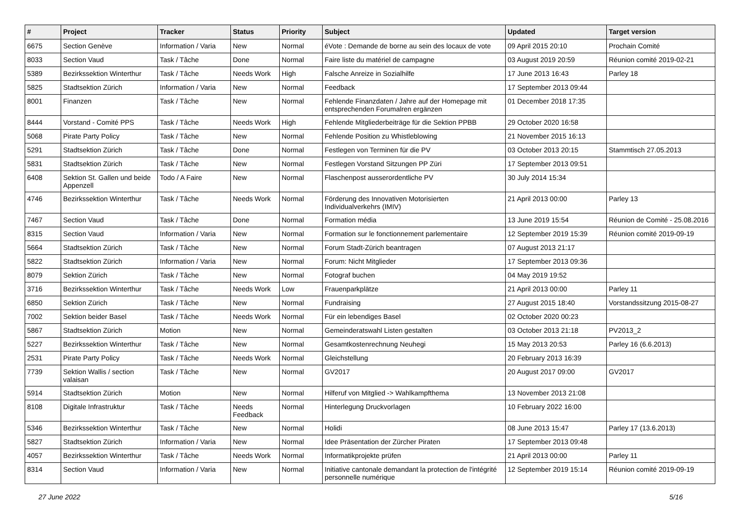| # | Project | Tracker | Status | Priority | Subject | Updated | Target version |
| --- | --- | --- | --- | --- | --- | --- | --- |
| 6675 | Section Genève | Information / Varia | New | Normal | éVote : Demande de borne au sein des locaux de vote | 09 April 2015 20:10 | Prochain Comité |
| 8033 | Section Vaud | Task / Tâche | Done | Normal | Faire liste du matériel de campagne | 03 August 2019 20:59 | Réunion comité 2019-02-21 |
| 5389 | Bezirkssektion Winterthur | Task / Tâche | Needs Work | High | Falsche Anreize in Sozialhilfe | 17 June 2013 16:43 | Parley 18 |
| 5825 | Stadtsektion Zürich | Information / Varia | New | Normal | Feedback | 17 September 2013 09:44 | |
| 8001 | Finanzen | Task / Tâche | New | Normal | Fehlende Finanzdaten / Jahre auf der Homepage mit entsprechenden Forumalren ergänzen | 01 December 2018 17:35 | |
| 8444 | Vorstand - Comité PPS | Task / Tâche | Needs Work | High | Fehlende Mitgliederbeiträge für die Sektion PPBB | 29 October 2020 16:58 | |
| 5068 | Pirate Party Policy | Task / Tâche | New | Normal | Fehlende Position zu Whistleblowing | 21 November 2015 16:13 | |
| 5291 | Stadtsektion Zürich | Task / Tâche | Done | Normal | Festlegen von Terminen für die PV | 03 October 2013 20:15 | Stammtisch 27.05.2013 |
| 5831 | Stadtsektion Zürich | Task / Tâche | New | Normal | Festlegen Vorstand Sitzungen PP Züri | 17 September 2013 09:51 | |
| 6408 | Sektion St. Gallen und beide Appenzell | Todo / A Faire | New | Normal | Flaschenpost ausserordentliche PV | 30 July 2014 15:34 | |
| 4746 | Bezirkssektion Winterthur | Task / Tâche | Needs Work | Normal | Förderung des Innovativen Motorisierten Individualverkehrs (IMIV) | 21 April 2013 00:00 | Parley 13 |
| 7467 | Section Vaud | Task / Tâche | Done | Normal | Formation média | 13 June 2019 15:54 | Réunion de Comité - 25.08.2016 |
| 8315 | Section Vaud | Information / Varia | New | Normal | Formation sur le fonctionnement parlementaire | 12 September 2019 15:39 | Réunion comité 2019-09-19 |
| 5664 | Stadtsektion Zürich | Task / Tâche | New | Normal | Forum Stadt-Zürich beantragen | 07 August 2013 21:17 | |
| 5822 | Stadtsektion Zürich | Information / Varia | New | Normal | Forum: Nicht Mitglieder | 17 September 2013 09:36 | |
| 8079 | Sektion Zürich | Task / Tâche | New | Normal | Fotograf buchen | 04 May 2019 19:52 | |
| 3716 | Bezirkssektion Winterthur | Task / Tâche | Needs Work | Low | Frauenparkplätze | 21 April 2013 00:00 | Parley 11 |
| 6850 | Sektion Zürich | Task / Tâche | New | Normal | Fundraising | 27 August 2015 18:40 | Vorstandssitzung 2015-08-27 |
| 7002 | Sektion beider Basel | Task / Tâche | Needs Work | Normal | Für ein lebendiges Basel | 02 October 2020 00:23 | |
| 5867 | Stadtsektion Zürich | Motion | New | Normal | Gemeinderatswahl Listen gestalten | 03 October 2013 21:18 | PV2013_2 |
| 5227 | Bezirkssektion Winterthur | Task / Tâche | New | Normal | Gesamtkostenrechnung Neuhegi | 15 May 2013 20:53 | Parley 16 (6.6.2013) |
| 2531 | Pirate Party Policy | Task / Tâche | Needs Work | Normal | Gleichstellung | 20 February 2013 16:39 | |
| 7739 | Sektion Wallis / section valaisan | Task / Tâche | New | Normal | GV2017 | 20 August 2017 09:00 | GV2017 |
| 5914 | Stadtsektion Zürich | Motion | New | Normal | Hilferuf von Mitglied -> Wahlkampfthema | 13 November 2013 21:08 | |
| 8108 | Digitale Infrastruktur | Task / Tâche | Needs Feedback | Normal | Hinterlegung Druckvorlagen | 10 February 2022 16:00 | |
| 5346 | Bezirkssektion Winterthur | Task / Tâche | New | Normal | Holidi | 08 June 2013 15:47 | Parley 17 (13.6.2013) |
| 5827 | Stadtsektion Zürich | Information / Varia | New | Normal | Idee Präsentation der Zürcher Piraten | 17 September 2013 09:48 | |
| 4057 | Bezirkssektion Winterthur | Task / Tâche | Needs Work | Normal | Informatikprojekte prüfen | 21 April 2013 00:00 | Parley 11 |
| 8314 | Section Vaud | Information / Varia | New | Normal | Initiative cantonale demandant la protection de l'intégrité personnelle numérique | 12 September 2019 15:14 | Réunion comité 2019-09-19 |
27 June 2022 5/16